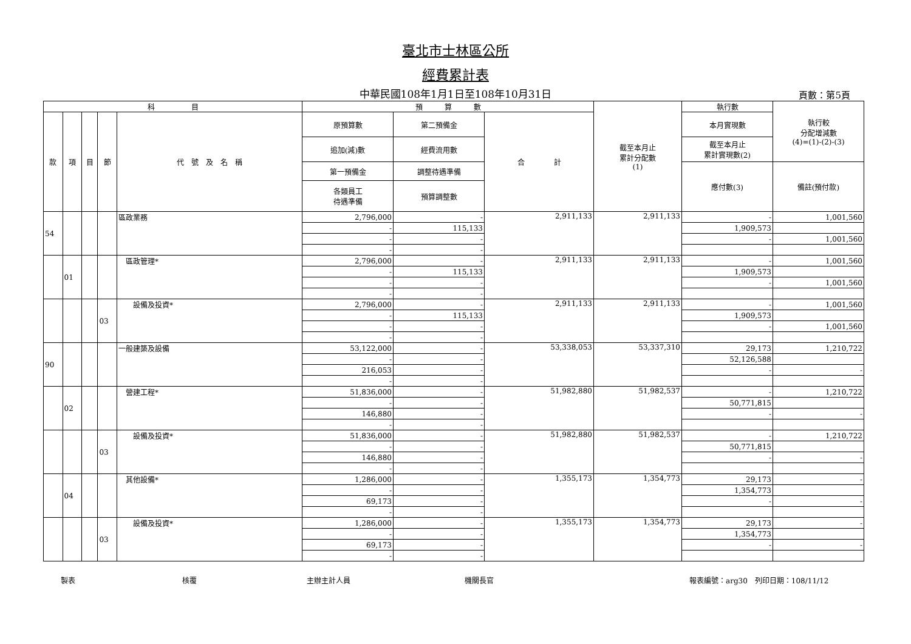臺北市士林區公所
經費累計表
中華民國108年1月1日至108年10月31日 頁數：第5頁
| 科 目 | | | | | 預 算 數 | | | 截至本月止 累計分配數 (1) | 執行數 | 執行較 分配增減數 (4)=(1)-(2)-(3) |
| --- | --- | --- | --- | --- | --- | --- | --- | --- | --- | --- |
| 款 | 項 | 目 | 節 | 代 號 及 名 稱 | 原預算數 | 第二預備金 | 合 計 | | 本月實現數 | |
| | | | | | 追加(減)數 | 經費流用數 | | | 截至本月止 累計實現數(2) | |
| | | | | | 第一預備金 | 調整待遇準備 | | | 應付數(3) | 備註(預付款) |
| | | | | | 各類員工 待遇準備 | 預算調整數 | | | | |
| 54 | | | | 區政業務 | 2,796,000 | - | 2,911,133 | 2,911,133 | - | 1,001,560 |
| | | | | | - | 115,133 | | | 1,909,573 | |
| | | | | | - | - | | | - | 1,001,560 |
| | | | | | - | - | | | | |
| | 01 | | | 區政管理* | 2,796,000 | - | 2,911,133 | 2,911,133 | - | 1,001,560 |
| | | | | | - | 115,133 | | | 1,909,573 | |
| | | | | | - | - | | | - | 1,001,560 |
| | | | | | - | - | | | | |
| | | | 03 | 設備及投資* | 2,796,000 | - | 2,911,133 | 2,911,133 | - | 1,001,560 |
| | | | | | - | 115,133 | | | 1,909,573 | |
| | | | | | - | - | | | - | 1,001,560 |
| | | | | | - | - | | | | |
| 90 | | | | 一般建築及設備 | 53,122,000 | - | 53,338,053 | 53,337,310 | 29,173 | 1,210,722 |
| | | | | | - | - | | | 52,126,588 | |
| | | | | | 216,053 | - | | | - | - |
| | | | | | - | - | | | | |
| | 02 | | | 營建工程* | 51,836,000 | - | 51,982,880 | 51,982,537 | - | 1,210,722 |
| | | | | | - | - | | | 50,771,815 | |
| | | | | | 146,880 | - | | | - | - |
| | | | | | - | - | | | | |
| | | | 03 | 設備及投資* | 51,836,000 | - | 51,982,880 | 51,982,537 | - | 1,210,722 |
| | | | | | - | - | | | 50,771,815 | |
| | | | | | 146,880 | - | | | - | - |
| | | | | | - | - | | | | |
| | 04 | | | 其他設備* | 1,286,000 | - | 1,355,173 | 1,354,773 | 29,173 | - |
| | | | | | - | - | | | 1,354,773 | |
| | | | | | 69,173 | - | | | - | - |
| | | | | | - | - | | | | |
| | | | 03 | 設備及投資* | 1,286,000 | - | 1,355,173 | 1,354,773 | 29,173 | - |
| | | | | | - | - | | | 1,354,773 | |
| | | | | | 69,173 | - | | | - | - |
| | | | | | - | - | | | | |
製表 核覆 主辦主計人員 機關長官 報表編號：arg30　列印日期：108/11/12